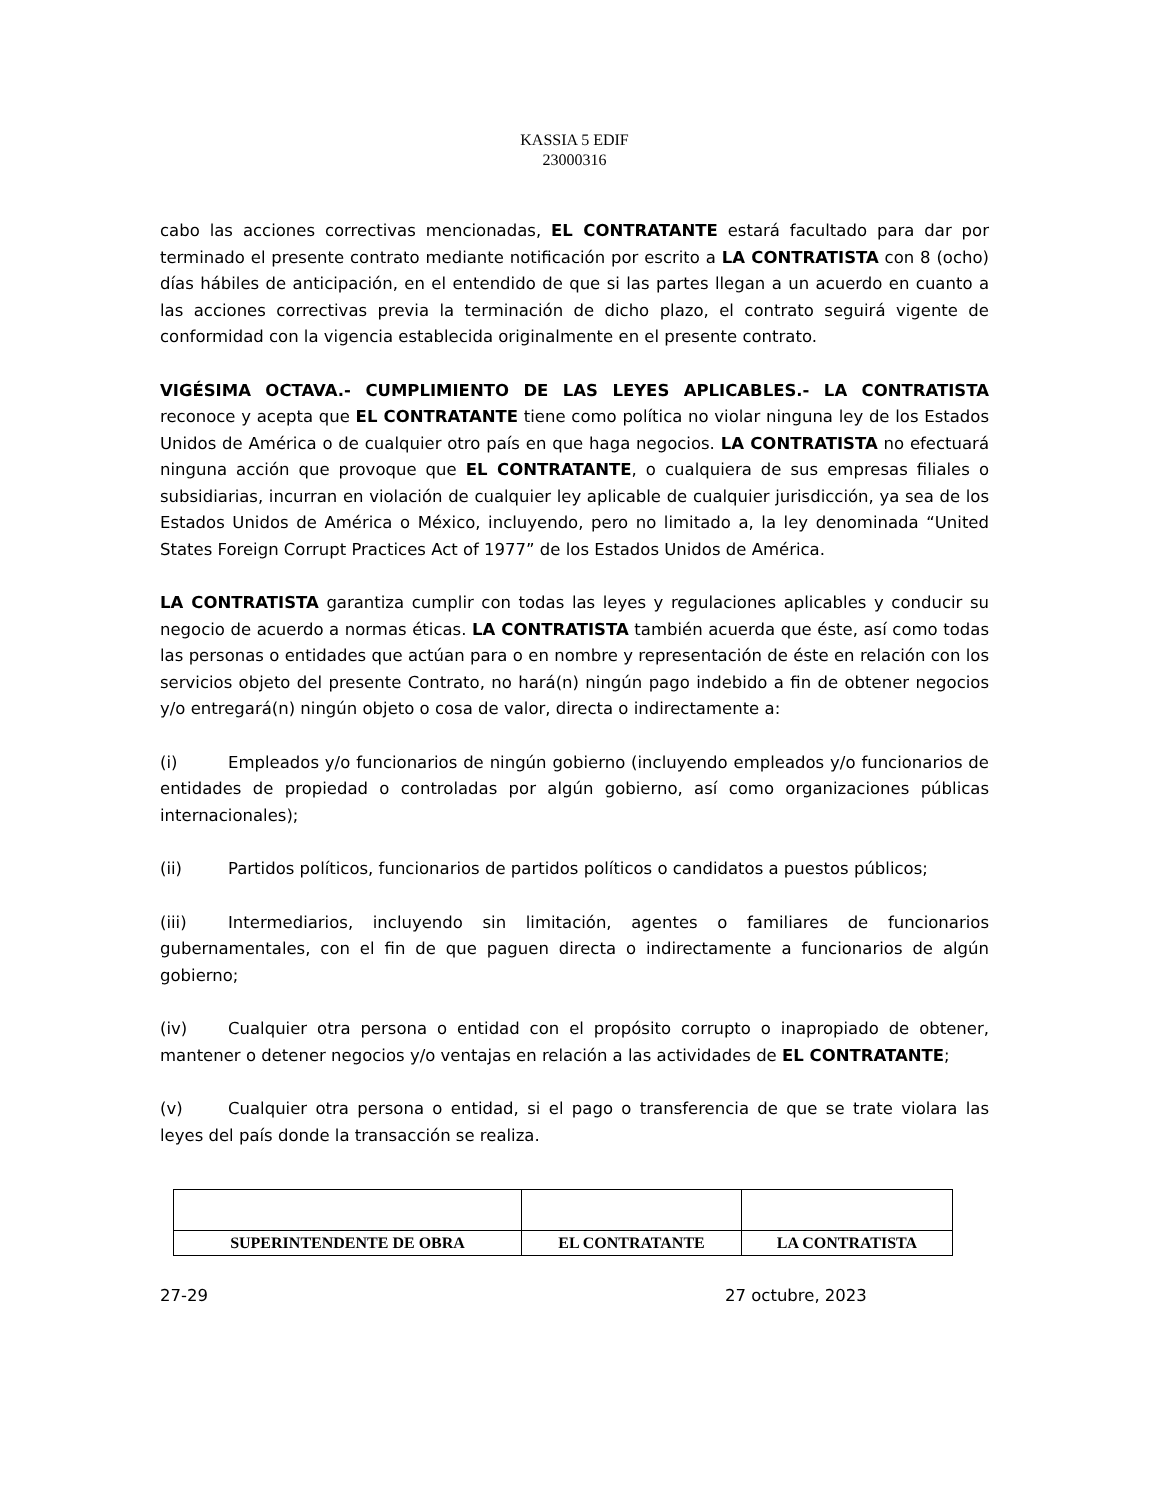KASSIA 5 EDIF
23000316
cabo las acciones correctivas mencionadas, EL CONTRATANTE estará facultado para dar por terminado el presente contrato mediante notificación por escrito a LA CONTRATISTA con 8 (ocho) días hábiles de anticipación, en el entendido de que si las partes llegan a un acuerdo en cuanto a las acciones correctivas previa la terminación de dicho plazo, el contrato seguirá vigente de conformidad con la vigencia establecida originalmente en el presente contrato.
VIGÉSIMA OCTAVA.- CUMPLIMIENTO DE LAS LEYES APLICABLES.- LA CONTRATISTA reconoce y acepta que EL CONTRATANTE tiene como política no violar ninguna ley de los Estados Unidos de América o de cualquier otro país en que haga negocios. LA CONTRATISTA no efectuará ninguna acción que provoque que EL CONTRATANTE, o cualquiera de sus empresas filiales o subsidiarias, incurran en violación de cualquier ley aplicable de cualquier jurisdicción, ya sea de los Estados Unidos de América o México, incluyendo, pero no limitado a, la ley denominada “United States Foreign Corrupt Practices Act of 1977” de los Estados Unidos de América.
LA CONTRATISTA garantiza cumplir con todas las leyes y regulaciones aplicables y conducir su negocio de acuerdo a normas éticas. LA CONTRATISTA también acuerda que éste, así como todas las personas o entidades que actúan para o en nombre y representación de éste en relación con los servicios objeto del presente Contrato, no hará(n) ningún pago indebido a fin de obtener negocios y/o entregará(n) ningún objeto o cosa de valor, directa o indirectamente a:
(i) Empleados y/o funcionarios de ningún gobierno (incluyendo empleados y/o funcionarios de entidades de propiedad o controladas por algún gobierno, así como organizaciones públicas internacionales);
(ii) Partidos políticos, funcionarios de partidos políticos o candidatos a puestos públicos;
(iii) Intermediarios, incluyendo sin limitación, agentes o familiares de funcionarios gubernamentales, con el fin de que paguen directa o indirectamente a funcionarios de algún gobierno;
(iv) Cualquier otra persona o entidad con el propósito corrupto o inapropiado de obtener, mantener o detener negocios y/o ventajas en relación a las actividades de EL CONTRATANTE;
(v) Cualquier otra persona o entidad, si el pago o transferencia de que se trate violara las leyes del país donde la transacción se realiza.
| SUPERINTENDENTE DE OBRA | EL CONTRATANTE | LA CONTRATISTA |
27-29 27 octubre, 2023